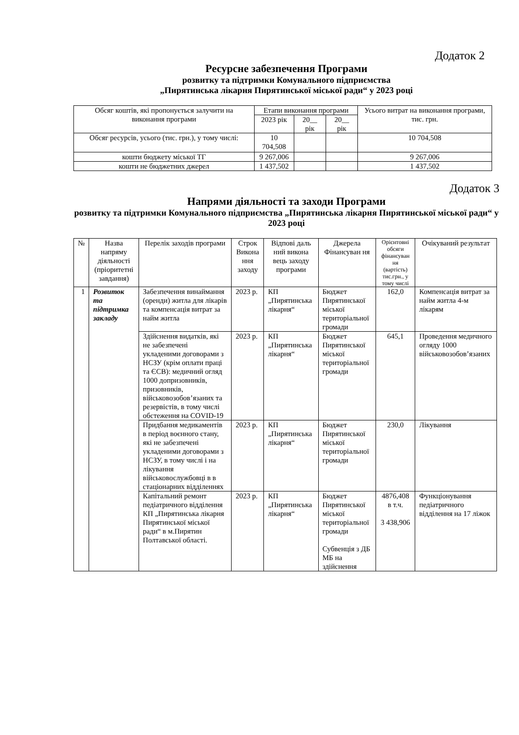Додаток 2
Ресурсне забезпечення Програми
розвитку та підтримки Комунального підприємства
„Пирятинська лікарня Пирятинської міської ради“ у 2023 році
| Обсяг коштів, які пропонується залучити на виконання програми | Етапи виконання програми | | | Усього витрат на виконання програми, тис. грн. |
| --- | --- | --- | --- | --- |
| | 2023 рік | 20__ рік | 20__ рік | |
| Обсяг ресурсів, усього (тис. грн.), у тому числі: | 10 704,508 | | | 10 704,508 |
| кошти бюджету міської ТГ | 9 267,006 | | | 9 267,006 |
| кошти не бюджетних джерел | 1 437,502 | | | 1 437,502 |
Додаток 3
Напрями діяльності та заходи Програми
розвитку та підтримки Комунального підприємства „Пирятинська лікарня Пирятинської міської ради“ у 2023 році
| № | Назва напряму діяльності (пріоритетні завдання) | Перелік заходів програми | Строк Викона ння заходу | Відпові даль ний викона вець заходу програми | Джерела Фінансуван ня | Орієнтовні обсяги фінансуван ня (вартість) тис.грн., у тому числі | Очікуваний результат |
| --- | --- | --- | --- | --- | --- | --- | --- |
| 1 | Розвиток та підтримка закладу | Забезпечення винаймання (оренди) житла для лікарів та компенсація витрат за найм житла | 2023 р. | КП „Пирятинська лікарня“ | Бюджет Пирятинської міської територіальної громади | 162,0 | Компенсація витрат за найм житла 4-м лікарям |
| | | Здійснення видатків, які не забезпечені укладеними договорами з НСЗУ (крім оплати праці та ЄСВ): медичний огляд 1000 допризовників, призовників, військовозобов’язаних та резервістів, в тому числі обстеження на COVID-19 | 2023 р. | КП „Пирятинська лікарня“ | Бюджет Пирятинської міської територіальної громади | 645,1 | Проведення медичного огляду 1000 військовозобов’язаних |
| | | Придбання медикаментів в період воєнного стану, які не забезпечені укладеними договорами з НСЗУ, в тому числі і на лікування військовослужбовці в в стаціонарних відділеннях | 2023 р. | КП „Пирятинська лікарня“ | Бюджет Пирятинської міської територіальної громади | 230,0 | Лікування |
| | | Капітальний ремонт педіатричного відділення КП „Пирятинська лікарня Пирятинської міської ради“ в м.Пирятин Полтавської області. | 2023 р. | КП „Пирятинська лікарня“ | Бюджет Пирятинської міської територіальної громади Субвенція з ДБ МБ на здійснення | 4876,408 в т.ч. 3 438,906 | Функціонування педіатричного відділення на 17 ліжок |